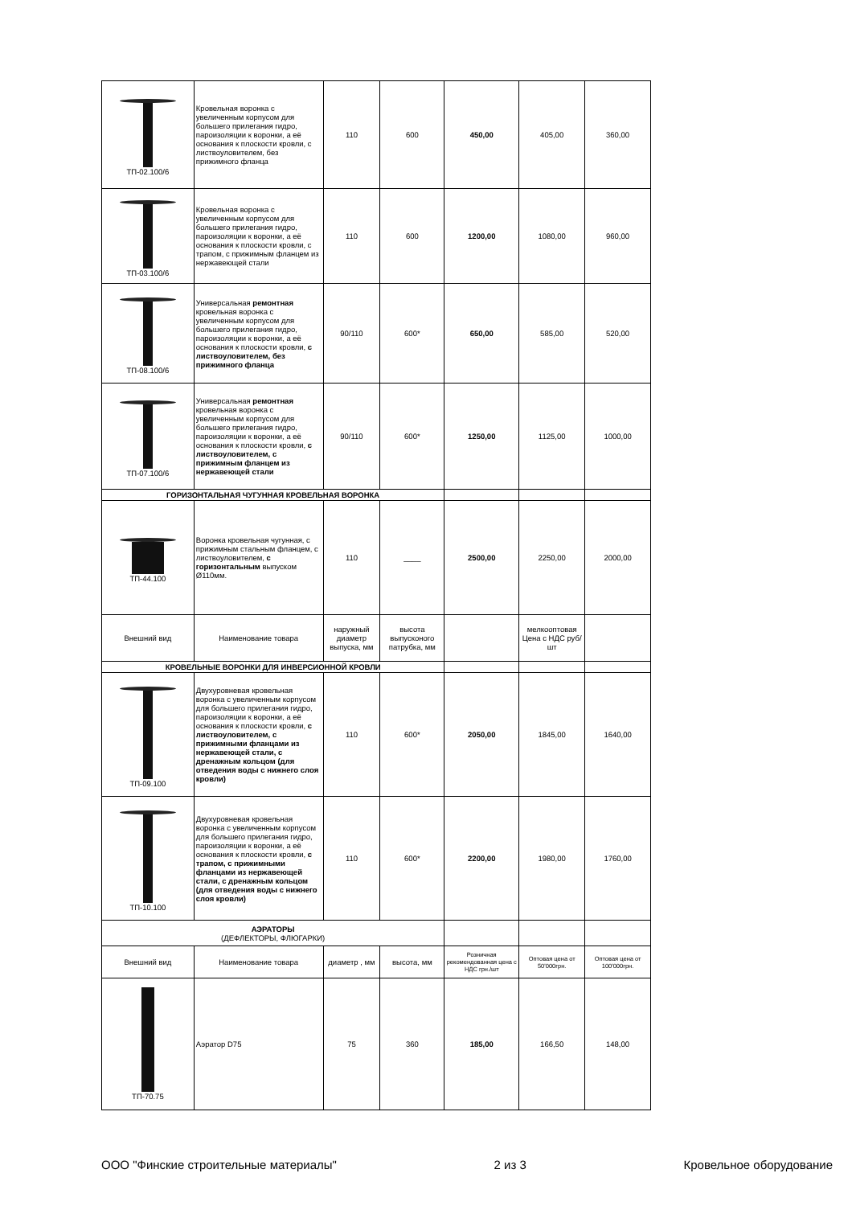| ТП-02.100/6 | Кровельная воронка с увеличенным корпусом для большего прилегания гидро, пароизоляции к воронки, а её основания к плоскости кровли, с листвоуловителем, без прижимного фланца | 110 | 600 | 450,00 | 405,00 | 360,00 |
| ТП-03.100/6 | Кровельная воронка с увеличенным корпусом для большего прилегания гидро, пароизоляции к воронки, а её основания к плоскости кровли, с трапом, с прижимным фланцем из нержавеющей стали | 110 | 600 | 1200,00 | 1080,00 | 960,00 |
| ТП-08.100/6 | Универсальная ремонтная кровельная воронка с увеличенным корпусом для большего прилегания гидро, пароизоляции к воронки, а её основания к плоскости кровли, с листвоуловителем, без прижимного фланца | 90/110 | 600* | 650,00 | 585,00 | 520,00 |
| ТП-07.100/6 | Универсальная ремонтная кровельная воронка с увеличенным корпусом для большего прилегания гидро, пароизоляции к воронки, а её основания к плоскости кровли, с листвоуловителем, с прижимным фланцем из нержавеющей стали | 90/110 | 600* | 1250,00 | 1125,00 | 1000,00 |
| ГОРИЗОНТАЛЬНАЯ ЧУГУННАЯ КРОВЕЛЬНАЯ ВОРОНКА | | | | | | |
| ТП-44.100 | Воронка кровельная чугунная, с прижимным стальным фланцем, с листвоуловителем, с горизонтальным выпуском Ø110мм. | 110 | ____ | 2500,00 | 2250,00 | 2000,00 |
| Внешний вид | Наименование товара | наружный диаметр выпуска, мм | высота выпусконого патрубка, мм | | мелкооптовая Цена с НДС руб/шт | |
| КРОВЕЛЬНЫЕ ВОРОНКИ ДЛЯ ИНВЕРСИОННОЙ КРОВЛИ | | | | | | |
| ТП-09.100 | Двухуровневая кровельная воронка с увеличенным корпусом для большего прилегания гидро, пароизоляции к воронки, а её основания к плоскости кровли, с листвоуловителем, с прижимными фланцами из нержавеющей стали, с дренажным кольцом (для отведения воды с нижнего слоя кровли) | 110 | 600* | 2050,00 | 1845,00 | 1640,00 |
| ТП-10.100 | Двухуровневая кровельная воронка с увеличенным корпусом для большего прилегания гидро, пароизоляции к воронки, а её основания к плоскости кровли, с трапом, с прижимными фланцами из нержавеющей стали, с дренажным кольцом (для отведения воды с нижнего слоя кровли) | 110 | 600* | 2200,00 | 1980,00 | 1760,00 |
| АЭРАТОРЫ (ДЕФЛЕКТОРЫ, ФЛЮГАРКИ) | | | | | | |
| Внешний вид | Наименование товара | диаметр , мм | высота, мм | Розничная рекомендованная цена с НДС грн./шт | Оптовая цена от 50'000грн. | Оптовая цена от 100'000грн. |
| ТП-70.75 | Аэратор D75 | 75 | 360 | 185,00 | 166,50 | 148,00 |
ООО "Финские строительные материалы" 2 из 3 Кровельное оборудование